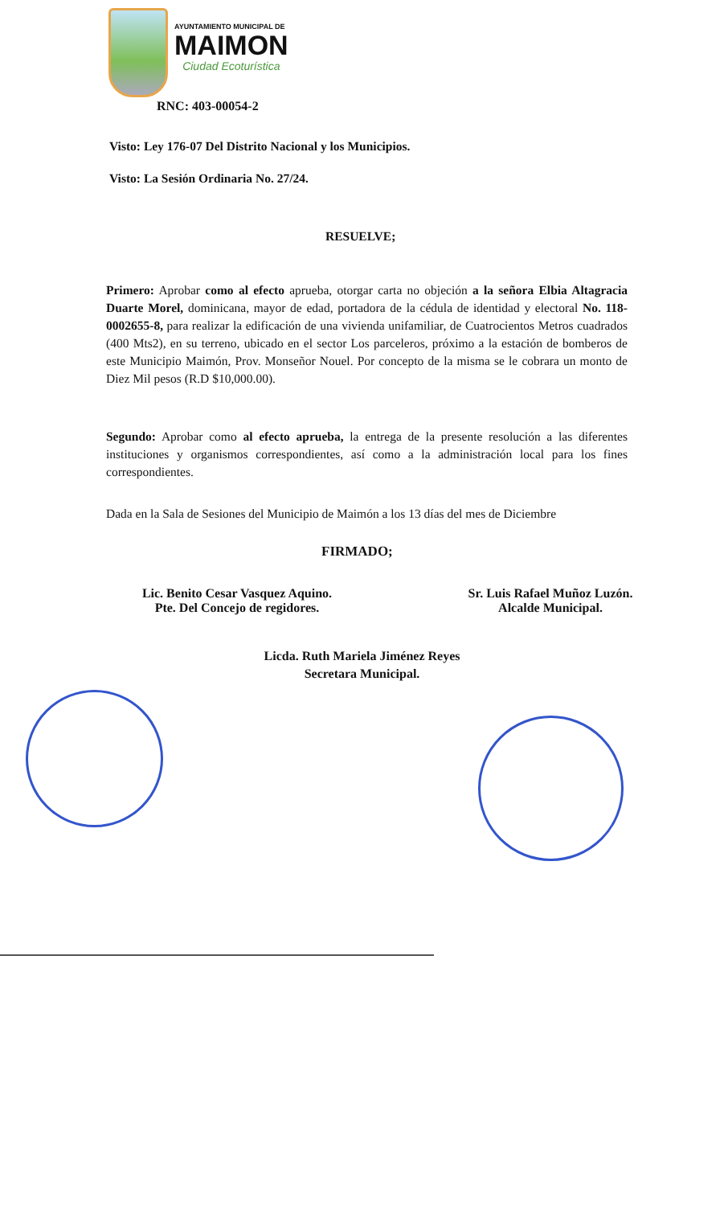AYUNTAMIENTO MUNICIPAL DE
MAIMON
Ciudad Ecoturística
RNC: 403-00054-2
Visto: Ley 176-07 Del Distrito Nacional y los Municipios.
Visto: La Sesión Ordinaria No. 27/24.
RESUELVE;
Primero: Aprobar como al efecto aprueba, otorgar carta no objeción a la señora Elbia Altagracia Duarte Morel, dominicana, mayor de edad, portadora de la cédula de identidad y electoral No. 118-0002655-8, para realizar la edificación de una vivienda unifamiliar, de Cuatrocientos Metros cuadrados (400 Mts2), en su terreno, ubicado en el sector Los parceleros, próximo a la estación de bomberos de este Municipio Maimón, Prov. Monseñor Nouel. Por concepto de la misma se le cobrara un monto de Diez Mil pesos (R.D $10,000.00).
Segundo: Aprobar como al efecto aprueba, la entrega de la presente resolución a las diferentes instituciones y organismos correspondientes, así como a la administración local para los fines correspondientes.
Dada en la Sala de Sesiones del Municipio de Maimón a los 13 días del mes de Diciembre
FIRMADO;
Lic. Benito Cesar Vasquez Aquino.
Pte. Del Concejo de regidores.
Sr. Luis Rafael Muñoz Luzón.
Alcalde Municipal.
Licda. Ruth Mariela Jiménez Reyes
Secretara Municipal.